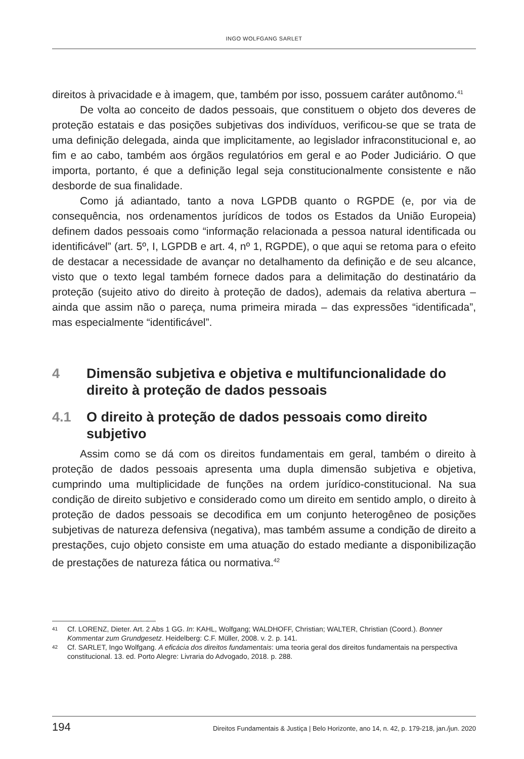INGO WOLFGANG SARLET
direitos à privacidade e à imagem, que, também por isso, possuem caráter autônomo.<sup>41</sup>
De volta ao conceito de dados pessoais, que constituem o objeto dos deveres de proteção estatais e das posições subjetivas dos indivíduos, verificou-se que se trata de uma definição delegada, ainda que implicitamente, ao legislador infraconstitucional e, ao fim e ao cabo, também aos órgãos regulatórios em geral e ao Poder Judiciário. O que importa, portanto, é que a definição legal seja constitucionalmente consistente e não desborde de sua finalidade.
Como já adiantado, tanto a nova LGPDB quanto o RGPDE (e, por via de consequência, nos ordenamentos jurídicos de todos os Estados da União Europeia) definem dados pessoais como “informação relacionada a pessoa natural identificada ou identificável” (art. 5º, I, LGPDB e art. 4, nº 1, RGPDE), o que aqui se retoma para o efeito de destacar a necessidade de avançar no detalhamento da definição e de seu alcance, visto que o texto legal também fornece dados para a delimitação do destinatário da proteção (sujeito ativo do direito à proteção de dados), ademais da relativa abertura – ainda que assim não o pareça, numa primeira mirada – das expressões “identificada”, mas especialmente “identificável”.
4 Dimensão subjetiva e objetiva e multifuncionalidade do direito à proteção de dados pessoais
4.1 O direito à proteção de dados pessoais como direito subjetivo
Assim como se dá com os direitos fundamentais em geral, também o direito à proteção de dados pessoais apresenta uma dupla dimensão subjetiva e objetiva, cumprindo uma multiplicidade de funções na ordem jurídico-constitucional. Na sua condição de direito subjetivo e considerado como um direito em sentido amplo, o direito à proteção de dados pessoais se decodifica em um conjunto heterogêneo de posições subjetivas de natureza defensiva (negativa), mas também assume a condição de direito a prestações, cujo objeto consiste em uma atuação do estado mediante a disponibilização de prestações de natureza fática ou normativa.<sup>42</sup>
41 Cf. LORENZ, Dieter. Art. 2 Abs 1 GG. In: KAHL, Wolfgang; WALDHOFF, Christian; WALTER, Christian (Coord.). Bonner Kommentar zum Grundgesetz. Heidelberg: C.F. Müller, 2008. v. 2. p. 141.
42 Cf. SARLET, Ingo Wolfgang. A eficácia dos direitos fundamentais: uma teoria geral dos direitos fundamentais na perspectiva constitucional. 13. ed. Porto Alegre: Livraria do Advogado, 2018. p. 288.
194 Direitos Fundamentais & Justiça | Belo Horizonte, ano 14, n. 42, p. 179-218, jan./jun. 2020